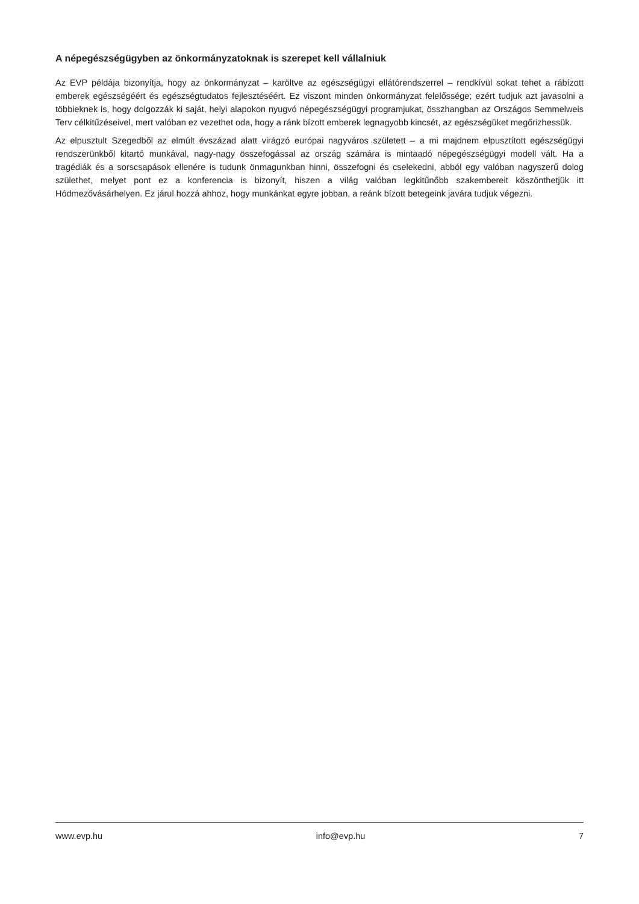A népegészségügyben az önkormányzatoknak is szerepet kell vállalniuk
Az EVP példája bizonyítja, hogy az önkormányzat – karöltve az egészségügyi ellátórendszerrel – rendkívül sokat tehet a rábízott emberek egészségéért és egészségtudatos fejlesztéséért. Ez viszont minden önkormányzat felelőssége; ezért tudjuk azt javasolni a többieknek is, hogy dolgozzák ki saját, helyi alapokon nyugvó népegészségügyi programjukat, összhangban az Országos Semmelweis Terv célkitűzéseivel, mert valóban ez vezethet oda, hogy a ránk bízott emberek legnagyobb kincsét, az egészségüket megőrizhessük.
Az elpusztult Szegedből az elmúlt évszázad alatt virágzó európai nagyváros született – a mi majdnem elpusztított egészségügyi rendszerünkből kitartó munkával, nagy-nagy összefogással az ország számára is mintaadó népegészségügyi modell vált. Ha a tragédiák és a sorscsapások ellenére is tudunk önmagunkban hinni, összefogni és cselekedni, abból egy valóban nagyszerű dolog születhet, melyet pont ez a konferencia is bizonyít, hiszen a világ valóban legkitűnőbb szakembereit köszönthetjük itt Hódmezővásárhelyen. Ez járul hozzá ahhoz, hogy munkánkat egyre jobban, a reánk bízott betegeink javára tudjuk végezni.
www.evp.hu info@evp.hu 7